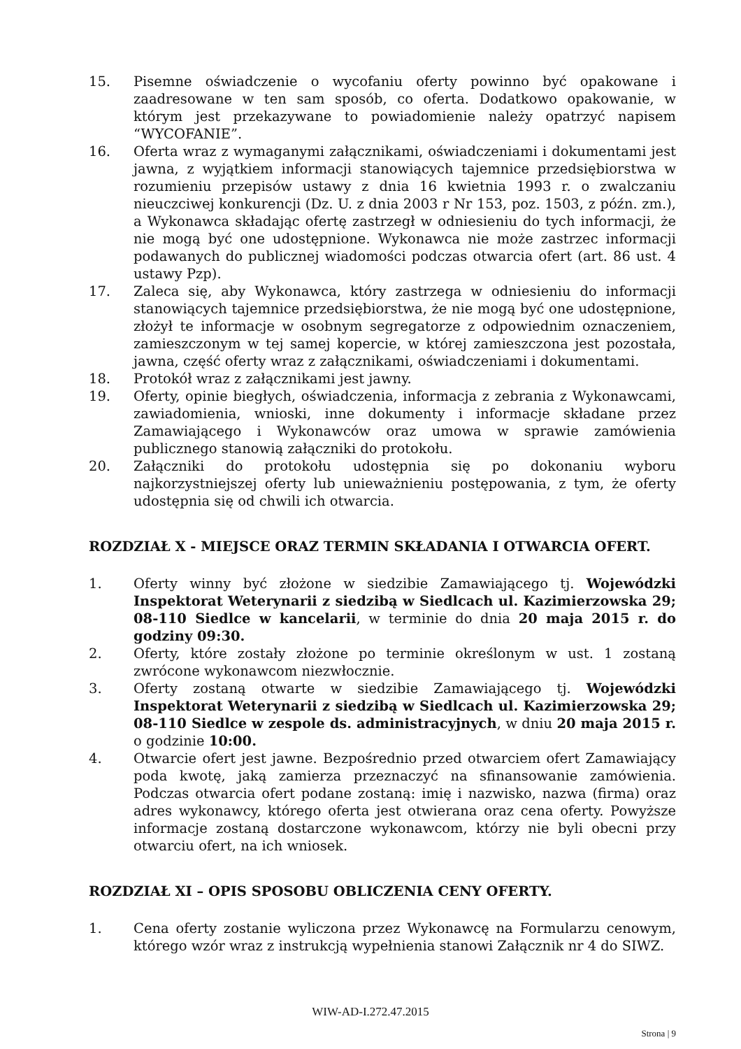15. Pisemne oświadczenie o wycofaniu oferty powinno być opakowane i zaadresowane w ten sam sposób, co oferta. Dodatkowo opakowanie, w którym jest przekazywane to powiadomienie należy opatrzyć napisem “WYCOFANIE”.
16. Oferta wraz z wymaganymi załącznikami, oświadczeniami i dokumentami jest jawna, z wyjątkiem informacji stanowiących tajemnice przedsiębiorstwa w rozumieniu przepisów ustawy z dnia 16 kwietnia 1993 r. o zwalczaniu nieuczciwej konkurencji (Dz. U. z dnia 2003 r Nr 153, poz. 1503, z późn. zm.), a Wykonawca składając ofertę zastrzegł w odniesieniu do tych informacji, że nie mogą być one udostępnione. Wykonawca nie może zastrzec informacji podawanych do publicznej wiadomości podczas otwarcia ofert (art. 86 ust. 4 ustawy Pzp).
17. Zaleca się, aby Wykonawca, który zastrzega w odniesieniu do informacji stanowiących tajemnice przedsiębiorstwa, że nie mogą być one udostępnione, złożył te informacje w osobnym segregatorze z odpowiednim oznaczeniem, zamieszczonym w tej samej kopercie, w której zamieszczona jest pozostała, jawna, część oferty wraz z załącznikami, oświadczeniami i dokumentami.
18. Protokół wraz z załącznikami jest jawny.
19. Oferty, opinie biegłych, oświadczenia, informacja z zebrania z Wykonawcami, zawiadomienia, wnioski, inne dokumenty i informacje składane przez Zamawiającego i Wykonawców oraz umowa w sprawie zamówienia publicznego stanowią załączniki do protokołu.
20. Załączniki do protokołu udostępnia się po dokonaniu wyboru najkorzystniejszej oferty lub unieważnieniu postępowania, z tym, że oferty udostępnia się od chwili ich otwarcia.
ROZDZIAŁ X - MIEJSCE ORAZ TERMIN SKŁADANIA I OTWARCIA OFERT.
1. Oferty winny być złożone w siedzibie Zamawiającego tj. Wojewódzki Inspektorat Weterynarii z siedzibą w Siedlcach ul. Kazimierzowska 29; 08-110 Siedlce w kancelarii, w terminie do dnia 20 maja 2015 r. do godziny 09:30.
2. Oferty, które zostały złożone po terminie określonym w ust. 1 zostaną zwrócone wykonawcom niezwłocznie.
3. Oferty zostaną otwarte w siedzibie Zamawiającego tj. Wojewódzki Inspektorat Weterynarii z siedzibą w Siedlcach ul. Kazimierzowska 29; 08-110 Siedlce w zespole ds. administracyjnych, w dniu 20 maja 2015 r. o godzinie 10:00.
4. Otwarcie ofert jest jawne. Bezpośrednio przed otwarciem ofert Zamawiający poda kwotę, jaką zamierza przeznaczyć na sfinansowanie zamówienia. Podczas otwarcia ofert podane zostaną: imię i nazwisko, nazwa (firma) oraz adres wykonawcy, którego oferta jest otwierana oraz cena oferty. Powyższe informacje zostaną dostarczone wykonawcom, którzy nie byli obecni przy otwarciu ofert, na ich wniosek.
ROZDZIAŁ XI – OPIS SPOSOBU OBLICZENIA CENY OFERTY.
1. Cena oferty zostanie wyliczona przez Wykonawcę na Formularzu cenowym, którego wzór wraz z instrukcją wypełnienia stanowi Załącznik nr 4 do SIWZ.
WIW-AD-I.272.47.2015
Strona | 9